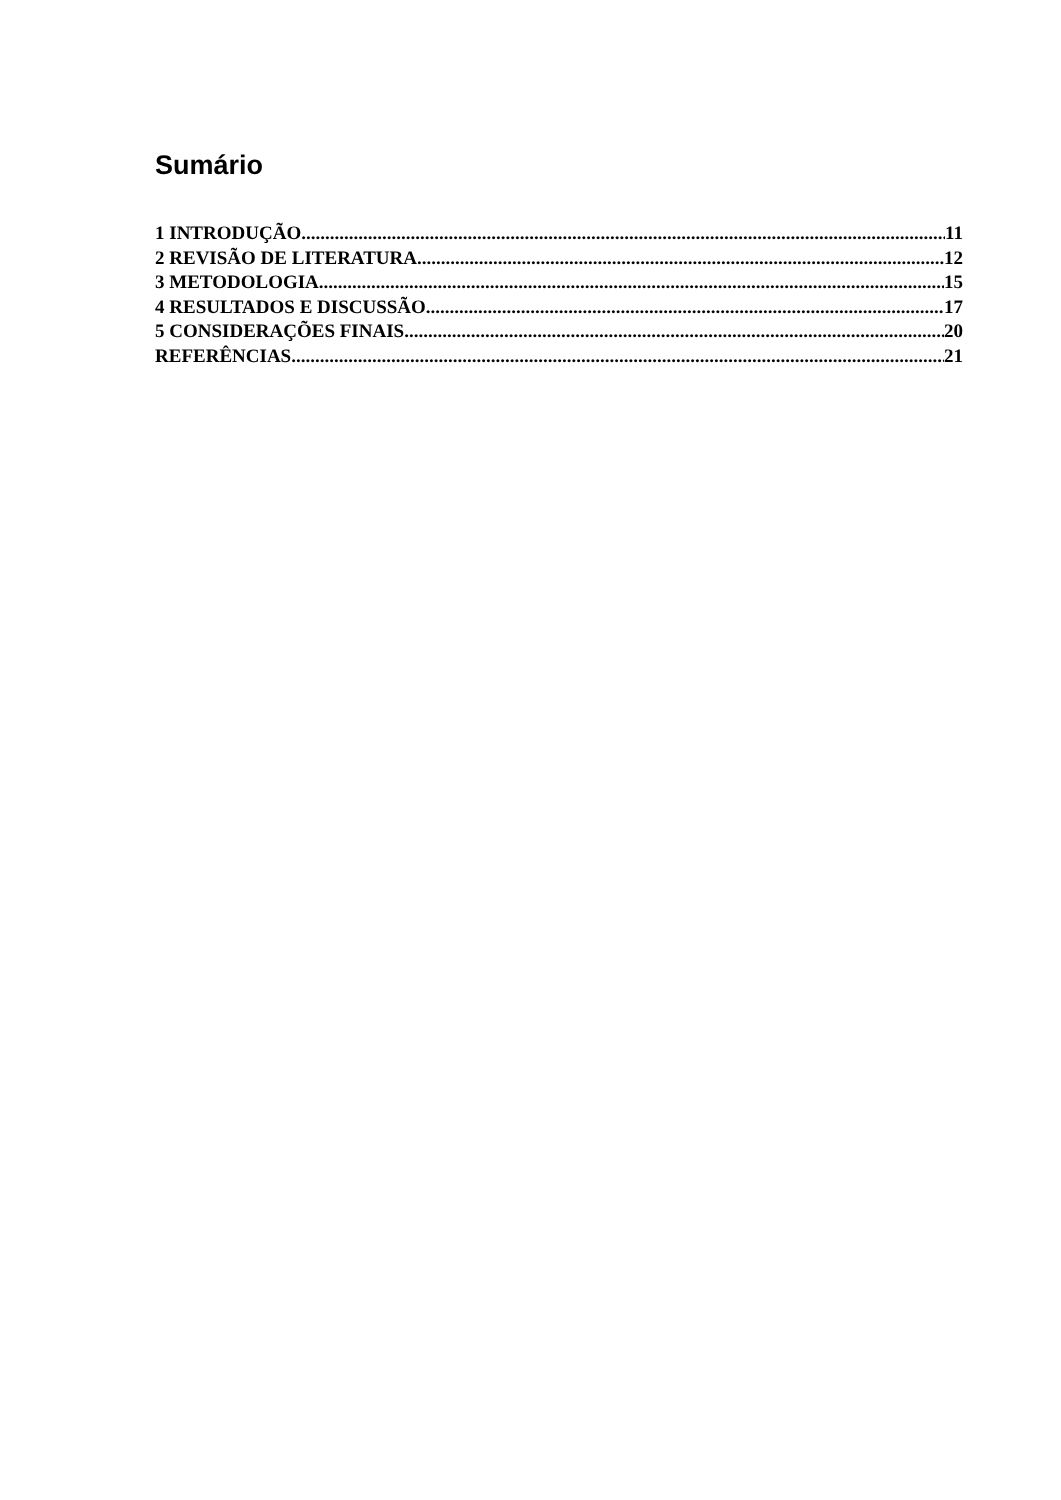Sumário
1 INTRODUÇÃO 11
2 REVISÃO DE LITERATURA 12
3 METODOLOGIA 15
4 RESULTADOS E DISCUSSÃO 17
5 CONSIDERAÇÕES FINAIS 20
REFERÊNCIAS 21